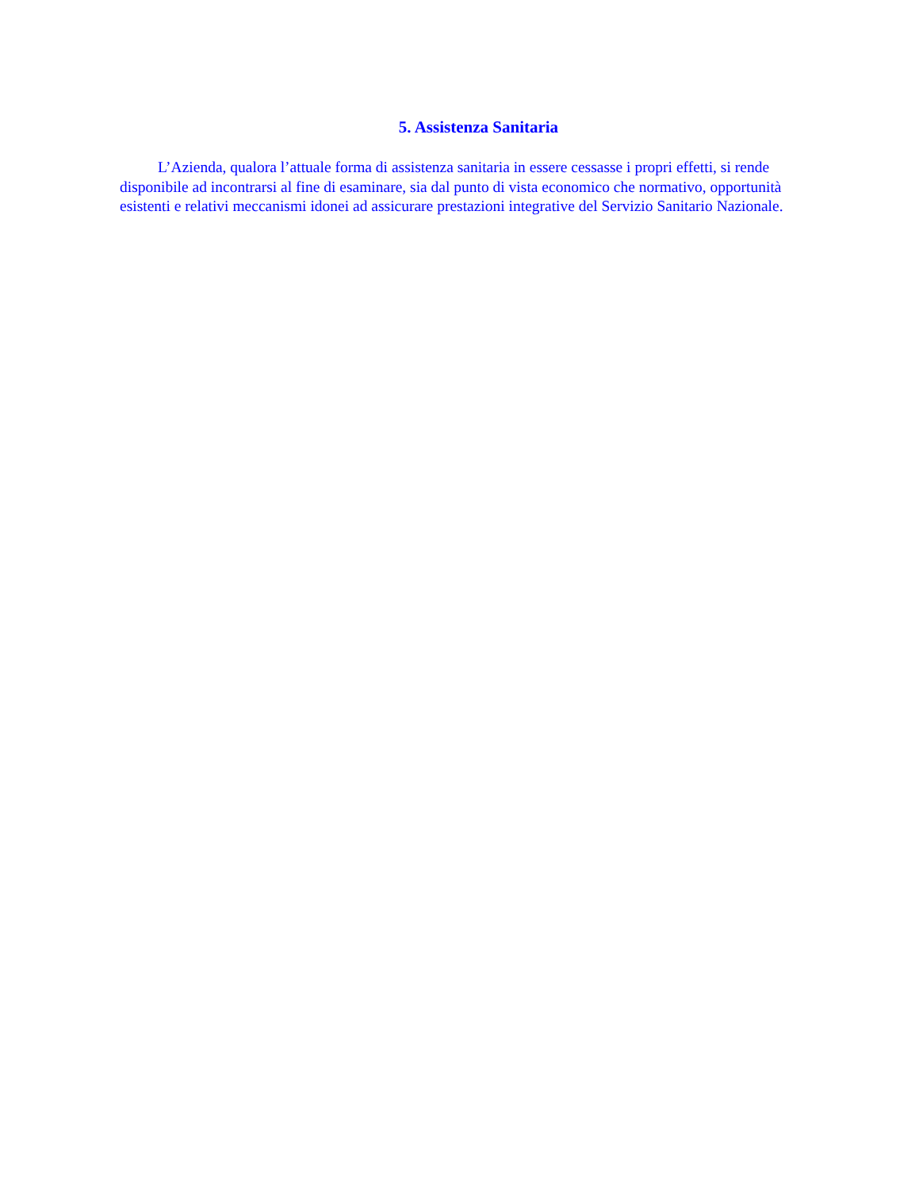5. Assistenza Sanitaria
L’Azienda, qualora l’attuale forma di assistenza sanitaria in essere cessasse i propri effetti, si rende disponibile ad incontrarsi al fine di esaminare, sia dal punto di vista economico che normativo, opportunità esistenti e relativi meccanismi idonei ad assicurare prestazioni integrative del Servizio Sanitario Nazionale.